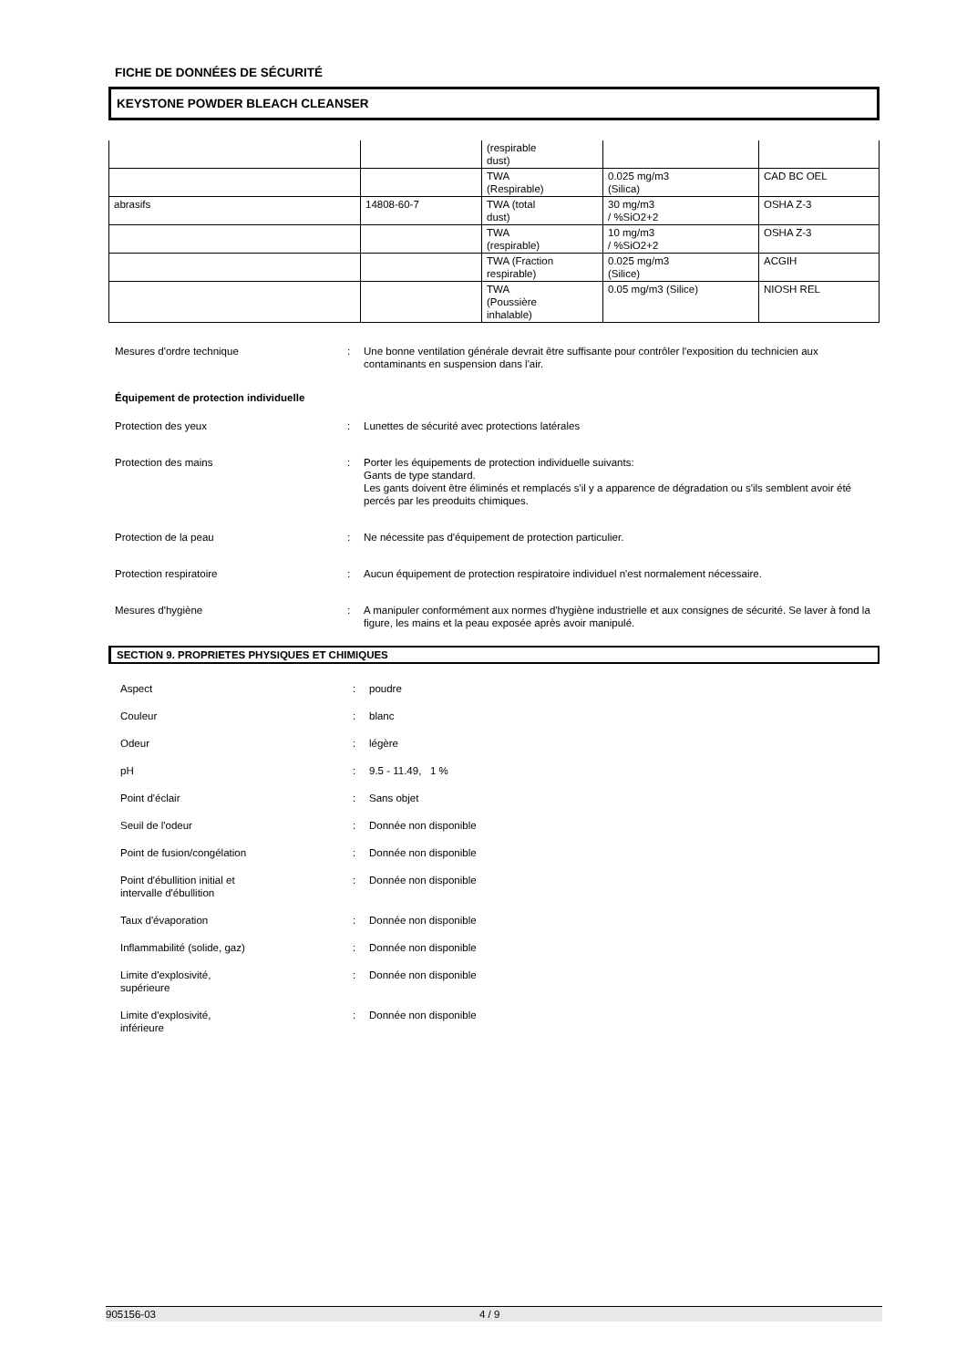FICHE DE DONNÉES DE SÉCURITÉ
KEYSTONE POWDER BLEACH CLEANSER
| | | (respirable dust) | | |
| | | TWA (Respirable) | 0.025 mg/m3 (Silica) | CAD BC OEL |
| abrasifs | 14808-60-7 | TWA (total dust) | 30 mg/m3 / %SiO2+2 | OSHA Z-3 |
| | | TWA (respirable) | 10 mg/m3 / %SiO2+2 | OSHA Z-3 |
| | | TWA (Fraction respirable) | 0.025 mg/m3 (Silice) | ACGIH |
| | | TWA (Poussière inhalable) | 0.05 mg/m3 (Silice) | NIOSH REL |
| Mesures d'ordre technique | : | Une bonne ventilation générale devrait être suffisante pour contrôler l'exposition du technicien aux contaminants en suspension dans l'air. |
Équipement de protection individuelle
| Protection des yeux | : | Lunettes de sécurité avec protections latérales |
| Protection des mains | : | Porter les équipements de protection individuelle suivants: Gants de type standard. Les gants doivent être éliminés et remplacés s'il y a apparence de dégradation ou s'ils semblent avoir été percés par les preoduits chimiques. |
| Protection de la peau | : | Ne nécessite pas d'équipement de protection particulier. |
| Protection respiratoire | : | Aucun équipement de protection respiratoire individuel n'est normalement nécessaire. |
| Mesures d'hygiène | : | A manipuler conformément aux normes d'hygiène industrielle et aux consignes de sécurité. Se laver à fond la figure, les mains et la peau exposée après avoir manipulé. |
SECTION 9. PROPRIETES PHYSIQUES ET CHIMIQUES
| Aspect | : | poudre |
| Couleur | : | blanc |
| Odeur | : | légère |
| pH | : | 9.5 - 11.49, 1 % |
| Point d'éclair | : | Sans objet |
| Seuil de l'odeur | : | Donnée non disponible |
| Point de fusion/congélation | : | Donnée non disponible |
| Point d'ébullition initial et intervalle d'ébullition | : | Donnée non disponible |
| Taux d'évaporation | : | Donnée non disponible |
| Inflammabilité (solide, gaz) | : | Donnée non disponible |
| Limite d'explosivité, supérieure | : | Donnée non disponible |
| Limite d'explosivité, inférieure | : | Donnée non disponible |
905156-03 4 / 9